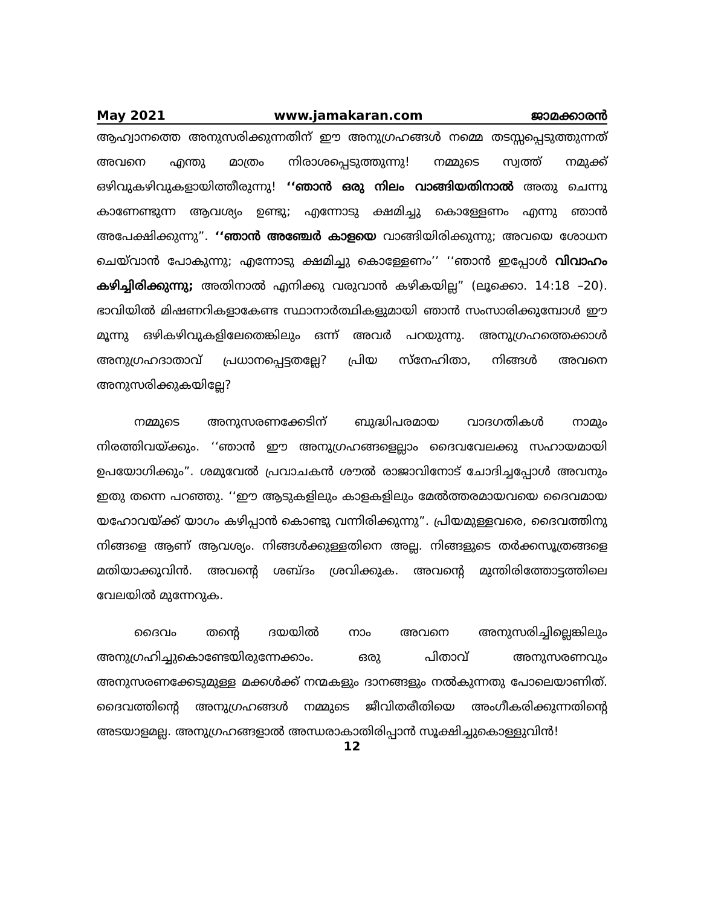May 2021 www.jamakaran.com ജാമക്കാരൻ
ആഹ്വാനത്തെ അനുസരിക്കുന്നതിന് ഈ അനുഗ്രഹങ്ങൾ നമ്മെ തടസ്സപ്പെടുത്തുന്നത് അവനെ എന്തു മാത്രം നിരാശപ്പെടുത്തുന്നു! നമ്മുടെ സ്വത്ത് നമുക്ക് ഒഴിവുകഴിവുകളായിത്തീരുന്നു! ‘‘ഞാൻ ഒരു നിലം വാങ്ങിയതിനാൽ അതു ചെന്നു കാണേണ്ടുന്ന ആവശ്യം ഉണ്ടു; എന്നോടു ക്ഷമിച്ചു കൊള്ളേണം എന്നു ഞാൻ അപേക്ഷിക്കുന്നു”. ‘‘ഞാൻ അഞ്ചേർ കാളയെ വാങ്ങിയിരിക്കുന്നു; അവയെ ശോധന ചെയ്‌വാൻ പോകുന്നു; എന്നോടു ക്ഷമിച്ചു കൊള്ളേണം’’ ‘‘ഞാൻ ഇപ്പോൾ വിവാഹം കഴിച്ചിരിക്കുന്നു; അതിനാൽ എനിക്കു വരുവാൻ കഴികയില്ല” (ലൂക്കൊ. 14:18 –20). ഭാവിയിൽ മിഷണറികളാകേണ്ട സ്ഥാനാർത്ഥികളുമായി ഞാൻ സംസാരിക്കുമ്പോൾ ഈ മൂന്നു ഒഴികഴിവുകളിലേതെങ്കിലും ഒന്ന് അവർ പറയുന്നു. അനുഗ്രഹത്തെക്കാൾ അനുഗ്രഹദാതാവ് പ്രധാനപ്പെട്ടതല്ലേ? പ്രിയ സ്നേഹിതാ, നിങ്ങൾ അവനെ അനുസരിക്കുകയില്ലേ?
നമ്മുടെ അനുസരണക്കേടിന് ബുദ്ധിപരമായ വാദഗതികൾ നാമും നിരത്തിവയ്ക്കും. ‘‘ഞാൻ ഈ അനുഗ്രഹങ്ങളെല്ലാം ദൈവവേലക്കു സഹായമായി ഉപയോഗിക്കും”. ശമുവേൽ പ്രവാചകൻ ശൗൽ രാജാവിനോട് ചോദിച്ചപ്പോൾ അവനും ഇതു തന്നെ പറഞ്ഞു. ‘‘ഈ ആടുകളിലും കാളകളിലും മേൽത്തരമായവയെ ദൈവമായ യഹോവയ്ക്ക് യാഗം കഴിപ്പാൻ കൊണ്ടു വന്നിരിക്കുന്നു”. പ്രിയമുള്ളവരെ, ദൈവത്തിനു നിങ്ങളെ ആണ് ആവശ്യം. നിങ്ങൾക്കുള്ളതിനെ അല്ല. നിങ്ങളുടെ തർക്കസൂത്രങ്ങളെ മതിയാക്കുവിൻ. അവന്റെ ശബ്ദം ശ്രവിക്കുക. അവന്റെ മുന്തിരിത്തോട്ടത്തിലെ വേലയിൽ മുന്നേറുക.
ദൈവം തന്റെ ദയയിൽ നാം അവനെ അനുസരിച്ചില്ലെങ്കിലും അനുഗ്രഹിച്ചുകൊണ്ടേയിരുന്നേക്കാം. ഒരു പിതാവ് അനുസരണവും അനുസരണക്കേടുമുള്ള മക്കൾക്ക് നന്മകളും ദാനങ്ങളും നൽകുന്നതു പോലെയാണിത്. ദൈവത്തിന്റെ അനുഗ്രഹങ്ങൾ നമ്മുടെ ജീവിതരീതിയെ അംഗീകരിക്കുന്നതിന്റെ അടയാളമല്ല. അനുഗ്രഹങ്ങളാൽ അന്ധരാകാതിരിപ്പാൻ സൂക്ഷിച്ചുകൊള്ളുവിൻ!
12